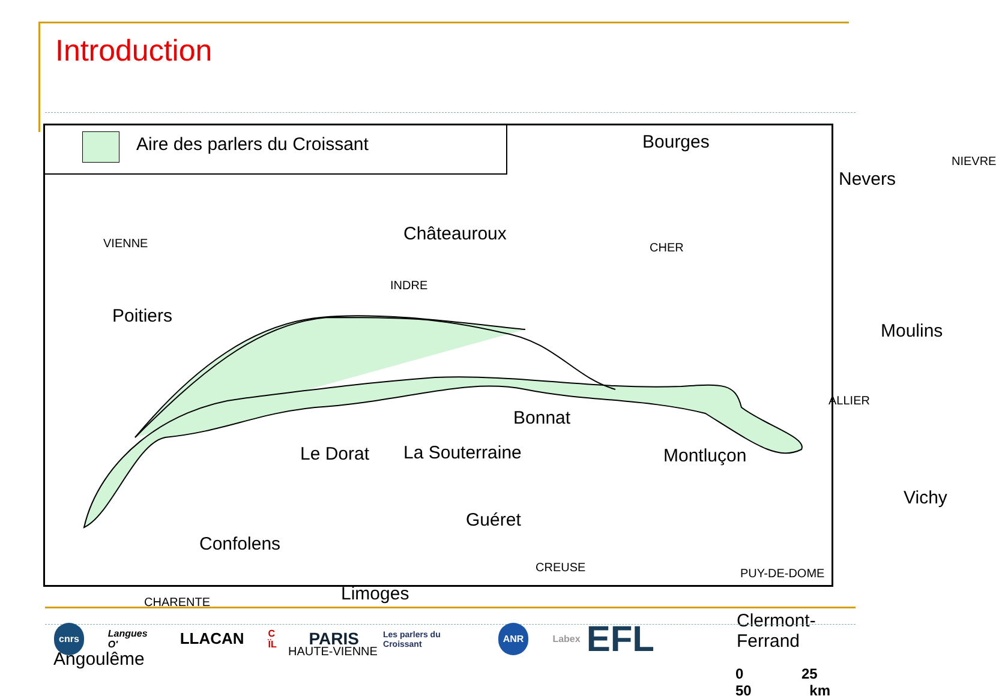Introduction
Aire des parlers du Croissant
Bourges
Nevers
NIEVRE
Châteauroux
VIENNE CHER
INDRE
Poitiers
Moulins
ALLIER
Bonnat
Le Dorat La Souterraine Montluçon
Vichy
Guéret
Confolens
CREUSE PUY-DE-DOME
Limoges
CHARENTE
Clermont-Ferrand
HAUTE-VIENNE
Angoulême
0 25 50 km
cnrs Langues O' LLACAN C ÏL PARIS Les parlers du Croissant ANR Labex EFL